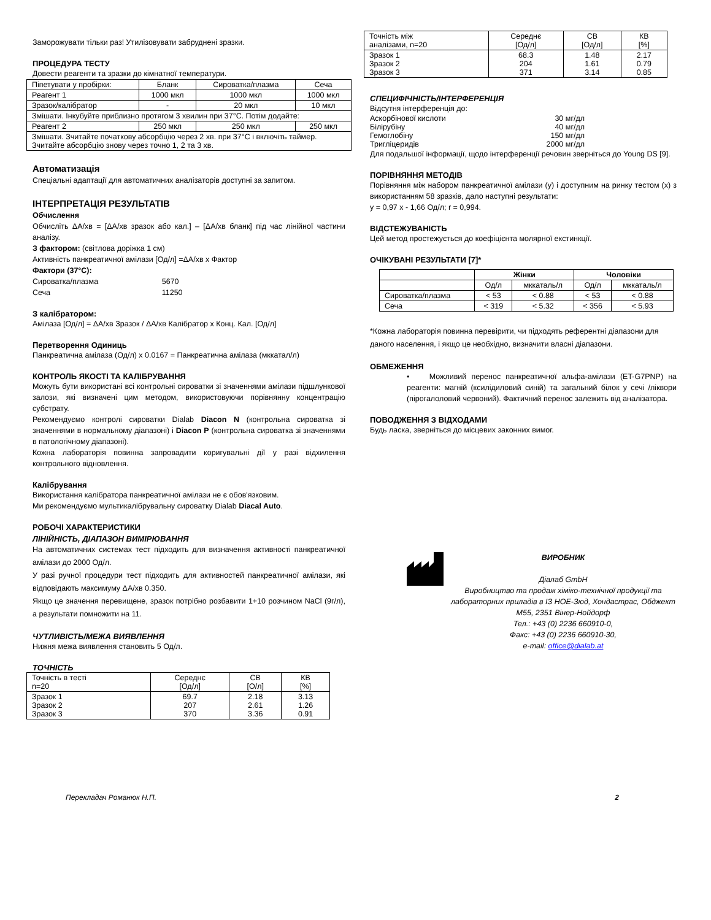Заморожувати тільки раз! Утилізовувати забруднені зразки.
ПРОЦЕДУРА ТЕСТУ
Довести реагенти та зразки до кімнатної температури.
| Піпетувати у пробірки: | Бланк | Сироватка/плазма | Сеча |
| Реагент 1 | 1000 мкл | 1000 мкл | 1000 мкл |
| Зразок/калібратор | - | 20 мкл | 10 мкл |
| Змішати. Інкубуйте приблизно протягом 3 хвилин при 37°C. Потім додайте: | | | |
| Реагент 2 | 250 мкл | 250 мкл | 250 мкл |
| Змішати. Зчитайте початкову абсорбцію через 2 хв. при 37°C і включіть таймер. Зчитайте абсорбцію знову через точно 1, 2 та 3 хв. | | | |
Автоматизація
Спеціальні адаптації для автоматичних аналізаторів доступні за запитом.
ІНТЕРПРЕТАЦІЯ РЕЗУЛЬТАТІВ
Обчислення
Обчисліть ΔA/хв = [ΔA/хв зразок або кал.] – [ΔA/хв бланк] під час лінійної частини аналізу.
З фактором: (світлова доріжка 1 см)
Активність панкреатичної амілази [Од/л] =ΔA/хв x Фактор
Фактори (37°C):
| Сироватка/плазма | 5670 |
| Сеча | 11250 |
З калібратором:
Амілаза [Од/л] = ΔA/хв Зразок / ΔA/хв Калібратор x Конц. Кал. [Од/л]
Перетворення Одиниць
Панкреатична амілаза (Од/л) x 0.0167 = Панкреатична амілаза (мккатал/л)
КОНТРОЛЬ ЯКОСТІ ТА КАЛІБРУВАННЯ
Можуть бути використані всі контрольні сироватки зі значеннями амілази підшлункової залози, які визначені цим методом, використовуючи порівнянну концентрацію субстрату.
Рекомендуємо контролі сироватки Dialab Diacon N (контрольна сироватка зі значеннями в нормальному діапазоні) і Diacon P (контрольна сироватка зі значеннями в патологічному діапазоні).
Кожна лабораторія повинна запровадити коригувальні дії у разі відхилення контрольного відновлення.
Калібрування
Використання калібратора панкреатичної амілази не є обов'язковим.
Ми рекомендуємо мультикалібрувальну сироватку Dialab Diacal Auto.
РОБОЧІ ХАРАКТЕРИСТИКИ
ЛІНІЙНІСТЬ, ДІАПАЗОН ВИМІРЮВАННЯ
На автоматичних системах тест підходить для визначення активності панкреатичної амілази до 2000 Од/л.
У разі ручної процедури тест підходить для активностей панкреатичної амілази, які відповідають максимуму ΔA/хв 0.350.
Якщо це значення перевищене, зразок потрібно розбавити 1+10 розчином NaCl (9г/л), а результати помножити на 11.
ЧУТЛИВІСТЬ/МЕЖА ВИЯВЛЕННЯ
Нижня межа виявлення становить 5 Од/л.
ТОЧНІСТЬ
| Точність в тесті n=20 | Середнє [Од/л] | СВ [О/л] | КВ [%] |
| Зразок 1 Зразок 2 Зразок 3 | 69.7 207 370 | 2.18 2.61 3.36 | 3.13 1.26 0.91 |
| Точність між аналізами, n=20 | Середнє [Од/л] | СВ [Од/л] | КВ [%] |
| Зразок 1 Зразок 2 Зразок 3 | 68.3 204 371 | 1.48 1.61 3.14 | 2.17 0.79 0.85 |
СПЕЦИФІЧНІСТЬ/ІНТЕРФЕРЕНЦІЯ
Відсутня інтерференція до:
| Аскорбінової кислоти | 30 мг/дл |
| Білірубіну | 40 мг/дл |
| Гемоглобіну | 150 мг/дл |
| Тригліцеридів | 2000 мг/дл |
Для подальшої інформації, щодо інтерференції речовин зверніться до Young DS [9].
ПОРІВНЯННЯ МЕТОДІВ
Порівняння між набором панкреатичної амілази (y) і доступним на ринку тестом (x) з використанням 58 зразків, дало наступні результати:
y = 0,97 x - 1,66 Од/л; r = 0,994.
ВІДСТЕЖУВАНІСТЬ
Цей метод простежується до коефіцієнта молярної екстинкції.
ОЧІКУВАНІ РЕЗУЛЬТАТИ [7]*
| | Жінки | | Чоловіки | |
| | Од/л | мккаталь/л | Од/л | мккаталь/л |
| Сироватка/плазма | < 53 | < 0.88 | < 53 | < 0.88 |
| Сеча | < 319 | < 5.32 | < 356 | < 5.93 |
*Кожна лабораторія повинна перевірити, чи підходять референтні діапазони для даного населення, і якщо це необхідно, визначити власні діапазони.
ОБМЕЖЕННЯ
• Можливий перенос панкреатичної альфа-амілази (ET-G7PNP) на реагенти: магній (ксилідиловий синій) та загальний білок у сечі /ліквори (пірогалоловий червоний). Фактичний перенос залежить від аналізатора.
ПОВОДЖЕННЯ З ВІДХОДАМИ
Будь ласка, зверніться до місцевих законних вимог.
ВИРОБНИК
Діалаб GmbH
Виробництво та продаж хіміко-технічної продукції та лабораторних приладів в ІЗ НОЕ-Зюд, Хондастрас, Обджект M55, 2351 Вінер-Нойдорф
Тел.: +43 (0) 2236 660910-0,
Факс: +43 (0) 2236 660910-30,
e-mail: office@dialab.at
Перекладач Романюк Н.П. 2